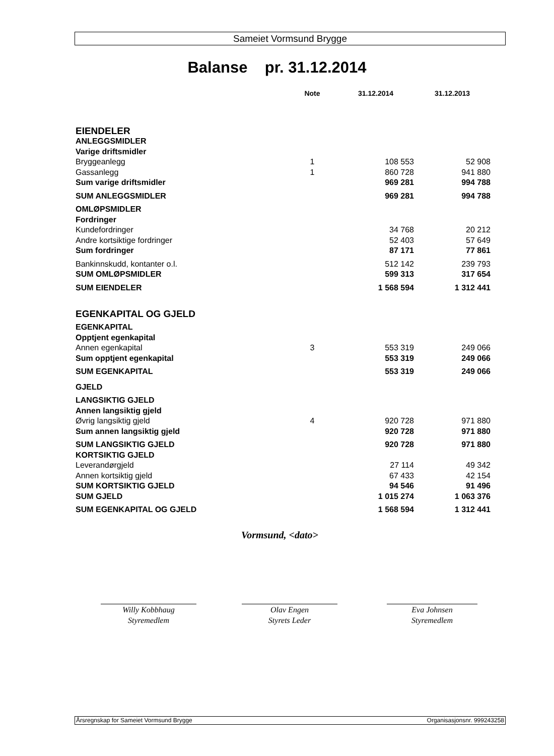Sameiet Vormsund Brygge
Balanse pr. 31.12.2014
| | Note | 31.12.2014 | 31.12.2013 |
| --- | --- | --- | --- |
| EIENDELER | | | |
| ANLEGGSMIDLER | | | |
| Varige driftsmidler | | | |
| Bryggeanlegg | 1 | 108 553 | 52 908 |
| Gassanlegg | 1 | 860 728 | 941 880 |
| Sum varige driftsmidler | | 969 281 | 994 788 |
| SUM ANLEGGSMIDLER | | 969 281 | 994 788 |
| OMLØPSMIDLER | | | |
| Fordringer | | | |
| Kundefordringer | | 34 768 | 20 212 |
| Andre kortsiktige fordringer | | 52 403 | 57 649 |
| Sum fordringer | | 87 171 | 77 861 |
| Bankinnskudd, kontanter o.l. | | 512 142 | 239 793 |
| SUM OMLØPSMIDLER | | 599 313 | 317 654 |
| SUM EIENDELER | | 1 568 594 | 1 312 441 |
| EGENKAPITAL OG GJELD | | | |
| EGENKAPITAL | | | |
| Opptjent egenkapital | | | |
| Annen egenkapital | 3 | 553 319 | 249 066 |
| Sum opptjent egenkapital | | 553 319 | 249 066 |
| SUM EGENKAPITAL | | 553 319 | 249 066 |
| GJELD | | | |
| LANGSIKTIG GJELD | | | |
| Annen langsiktig gjeld | | | |
| Øvrig langsiktig gjeld | 4 | 920 728 | 971 880 |
| Sum annen langsiktig gjeld | | 920 728 | 971 880 |
| SUM LANGSIKTIG GJELD | | 920 728 | 971 880 |
| KORTSIKTIG GJELD | | | |
| Leverandørgjeld | | 27 114 | 49 342 |
| Annen kortsiktig gjeld | | 67 433 | 42 154 |
| SUM KORTSIKTIG GJELD | | 94 546 | 91 496 |
| SUM GJELD | | 1 015 274 | 1 063 376 |
| SUM EGENKAPITAL OG GJELD | | 1 568 594 | 1 312 441 |
Vormsund, <dato>
Willy Kobbhaug
Styremedlem
Olav Engen
Styrets Leder
Eva Johnsen
Styremedlem
Årsregnskap for Sameiet Vormsund Brygge Organisasjonsnr. 999243258